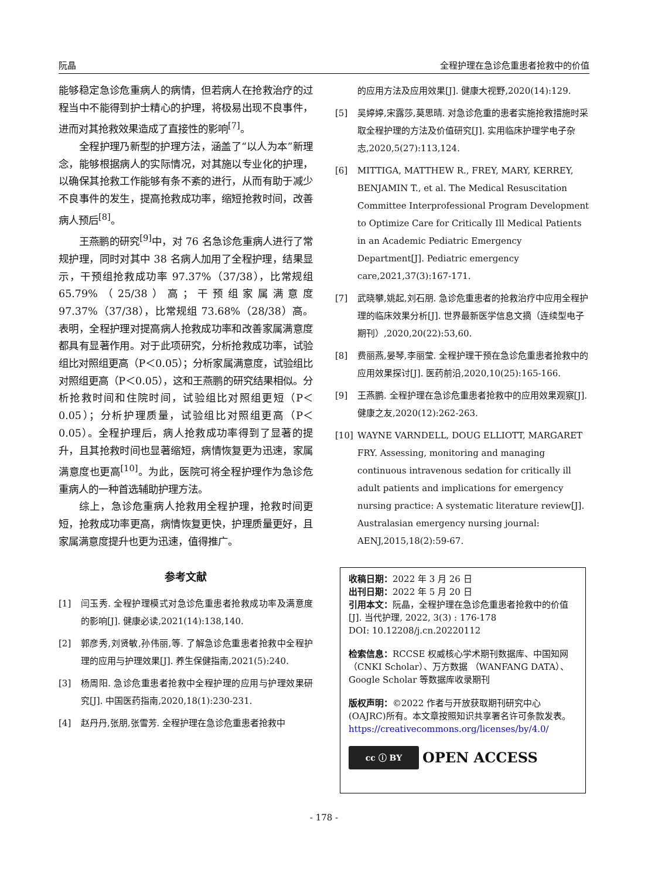阮晶 全程护理在急诊危重患者抢救中的价值
能够稳定急诊危重病人的病情，但若病人在抢救治疗的过程当中不能得到护士精心的护理，将极易出现不良事件，进而对其抢救效果造成了直接性的影响<sup>[7]</sup>。
全程护理乃新型的护理方法，涵盖了“以人为本”新理念，能够根据病人的实际情况，对其施以专业化的护理，以确保其抢救工作能够有条不紊的进行，从而有助于减少不良事件的发生，提高抢救成功率，缩短抢救时间，改善病人预后<sup>[8]</sup>。
王燕鹏的研究<sup>[9]</sup>中，对 76 名急诊危重病人进行了常规护理，同时对其中 38 名病人加用了全程护理，结果显示，干预组抢救成功率 97.37%（37/38），比常规组 65.79%（25/38）高；干预组家属满意度 97.37%（37/38），比常规组 73.68%（28/38）高。表明，全程护理对提高病人抢救成功率和改善家属满意度都具有显著作用。对于此项研究，分析抢救成功率，试验组比对照组更高（P＜0.05）；分析家属满意度，试验组比对照组更高（P＜0.05），这和王燕鹏的研究结果相似。分析抢救时间和住院时间，试验组比对照组更短（P＜0.05）；分析护理质量，试验组比对照组更高（P＜0.05）。全程护理后，病人抢救成功率得到了显著的提升，且其抢救时间也显著缩短，病情恢复更为迅速，家属满意度也更高<sup>[10]</sup>。为此，医院可将全程护理作为急诊危重病人的一种首选辅助护理方法。
综上，急诊危重病人抢救用全程护理，抢救时间更短，抢救成功率更高，病情恢复更快，护理质量更好，且家属满意度提升也更为迅速，值得推广。
参考文献
[1] 闫玉秀. 全程护理模式对急诊危重患者抢救成功率及满意度的影响[J]. 健康必读,2021(14):138,140.
[2] 郭彦秀,刘贤敏,孙伟丽,等. 了解急诊危重患者抢救中全程护理的应用与护理效果[J]. 养生保健指南,2021(5):240.
[3] 杨周阳. 急诊危重患者抢救中全程护理的应用与护理效果研究[J]. 中国医药指南,2020,18(1):230-231.
[4] 赵丹丹,张朋,张雪芳. 全程护理在急诊危重患者抢救中
的应用方法及应用效果[J]. 健康大视野,2020(14):129.
[5] 吴婷婷,宋露莎,莫思晴. 对急诊危重的患者实施抢救措施时采取全程护理的方法及价值研究[J]. 实用临床护理学电子杂志,2020,5(27):113,124.
[6] MITTIGA, MATTHEW R., FREY, MARY, KERREY, BENJAMIN T., et al. The Medical Resuscitation Committee Interprofessional Program Development to Optimize Care for Critically Ill Medical Patients in an Academic Pediatric Emergency Department[J]. Pediatric emergency care,2021,37(3):167-171.
[7] 武晓攀,姚起,刘石朋. 急诊危重患者的抢救治疗中应用全程护理的临床效果分析[J]. 世界最新医学信息文摘（连续型电子期刊）,2020,20(22):53,60.
[8] 费丽燕,晏琴,李丽莹. 全程护理干预在急诊危重患者抢救中的应用效果探讨[J]. 医药前沿,2020,10(25):165-166.
[9] 王燕鹏. 全程护理在急诊危重患者抢救中的应用效果观察[J]. 健康之友,2020(12):262-263.
[10] WAYNE VARNDELL, DOUG ELLIOTT, MARGARET FRY. Assessing, monitoring and managing continuous intravenous sedation for critically ill adult patients and implications for emergency nursing practice: A systematic literature review[J]. Australasian emergency nursing journal: AENJ,2015,18(2):59-67.
收稿日期：2022 年 3 月 26 日
出刊日期：2022 年 5 月 20 日
引用本文：阮晶，全程护理在急诊危重患者抢救中的价值[J]. 当代护理, 2022, 3(3) : 176-178
DOI: 10.12208/j.cn.20220112
检索信息：RCCSE 权威核心学术期刊数据库、中国知网（CNKI Scholar）、万方数据 （WANFANG DATA）、Google Scholar 等数据库收录期刊
版权声明：©2022 作者与开放获取期刊研究中心(OAJRC)所有。本文章按照知识共享署名许可条款发表。https://creativecommons.org/licenses/by/4.0/
cc ⓘ BY OPEN ACCESS
- 178 -